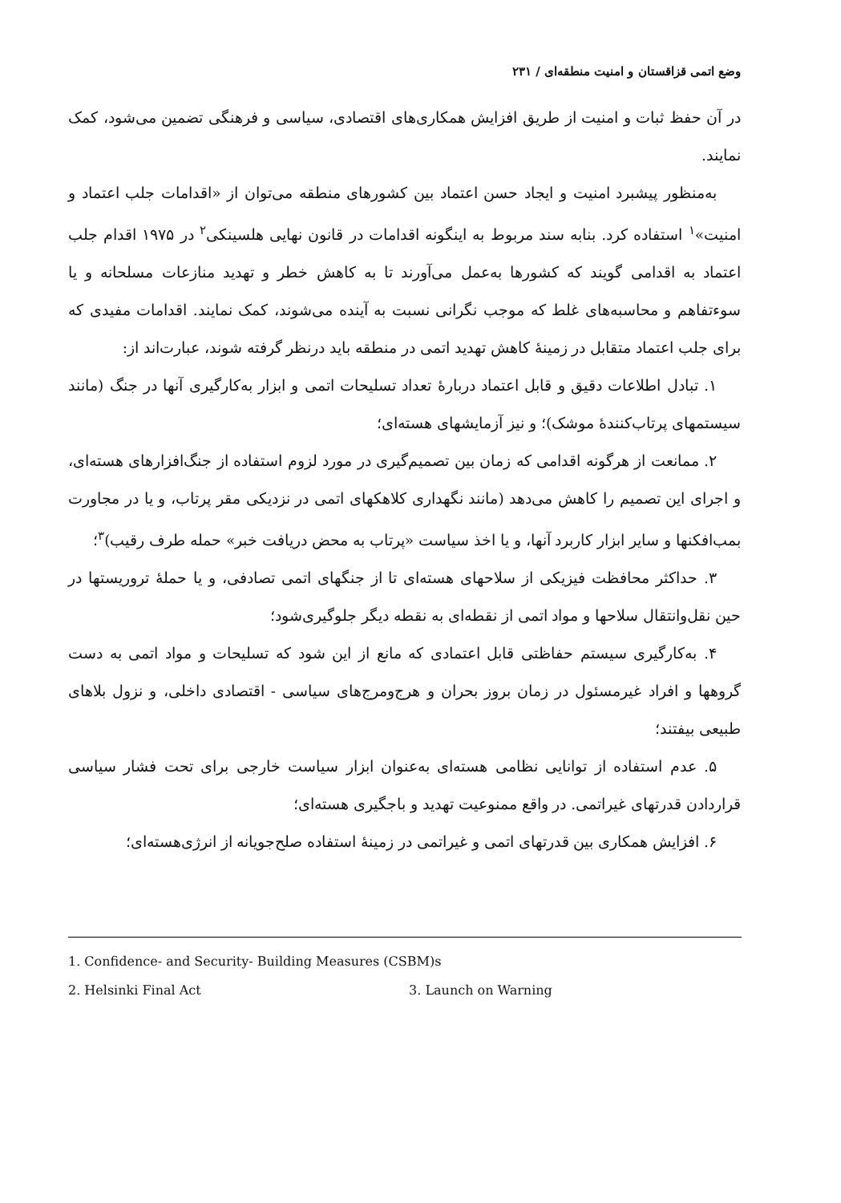وضع اتمی قزاقستان و امنیت منطقه‌ای / ۲۳۱
در آن حفظ ثبات و امنیت از طریق افزایش همکاری‌های اقتصادی، سیاسی و فرهنگی تضمین می‌شود، کمک نمایند.
به‌منظور پیشبرد امنیت و ایجاد حسن اعتماد بین کشورهای منطقه می‌توان از «اقدامات جلب اعتماد و امنیت»<sup>۱</sup> استفاده کرد. بنابه سند مربوط به اینگونه اقدامات در قانون نهایی هلسینکی<sup>۲</sup> در ۱۹۷۵ اقدام جلب اعتماد به اقدامی گویند که کشورها به‌عمل می‌آورند تا به کاهش خطر و تهدید منازعات مسلحانه و یا سوءتفاهم و محاسبه‌های غلط که موجب نگرانی نسبت به آینده می‌شوند، کمک نمایند. اقدامات مفیدی که برای جلب اعتماد متقابل در زمینهٔ کاهش تهدید اتمی در منطقه باید درنظر گرفته شوند، عبارت‌اند از:
۱. تبادل اطلاعات دقیق و قابل اعتماد دربارهٔ تعداد تسلیحات اتمی و ابزار به‌کارگیری آنها در جنگ (مانند سیستمهای پرتاب‌کنندهٔ موشک)؛ و نیز آزمایشهای هسته‌ای؛
۲. ممانعت از هرگونه اقدامی که زمان بین تصمیم‌گیری در مورد لزوم استفاده از جنگ‌افزارهای هسته‌ای، و اجرای این تصمیم را کاهش می‌دهد (مانند نگهداری کلاهکهای اتمی در نزدیکی مقر پرتاب، و یا در مجاورت بمب‌افکنها و سایر ابزار کاربرد آنها، و یا اخذ سیاست «پرتاب به محض دریافت خبر» حمله طرف رقیب)<sup>۳</sup>؛
۳. حداکثر محافظت فیزیکی از سلاحهای هسته‌ای تا از جنگهای اتمی تصادفی، و یا حملهٔ تروریستها در حین نقل‌وانتقال سلاحها و مواد اتمی از نقطه‌ای به نقطه دیگر جلوگیری‌شود؛
۴. به‌کارگیری سیستم حفاظتی قابل اعتمادی که مانع از این شود که تسلیحات و مواد اتمی به دست گروهها و افراد غیرمسئول در زمان بروز بحران و هرج‌ومرج‌های سیاسی - اقتصادی داخلی، و نزول بلاهای طبیعی بیفتند؛
۵. عدم استفاده از توانایی نظامی هسته‌ای به‌عنوان ابزار سیاست خارجی برای تحت فشار سیاسی قراردادن قدرتهای غیراتمی. در واقع ممنوعیت تهدید و باجگیری هسته‌ای؛
۶. افزایش همکاری بین قدرتهای اتمی و غیراتمی در زمینهٔ استفاده صلح‌جویانه از انرژی‌هسته‌ای؛
1. Confidence- and Security- Building Measures (CSBM)s
2. Helsinki Final Act 3. Launch on Warning